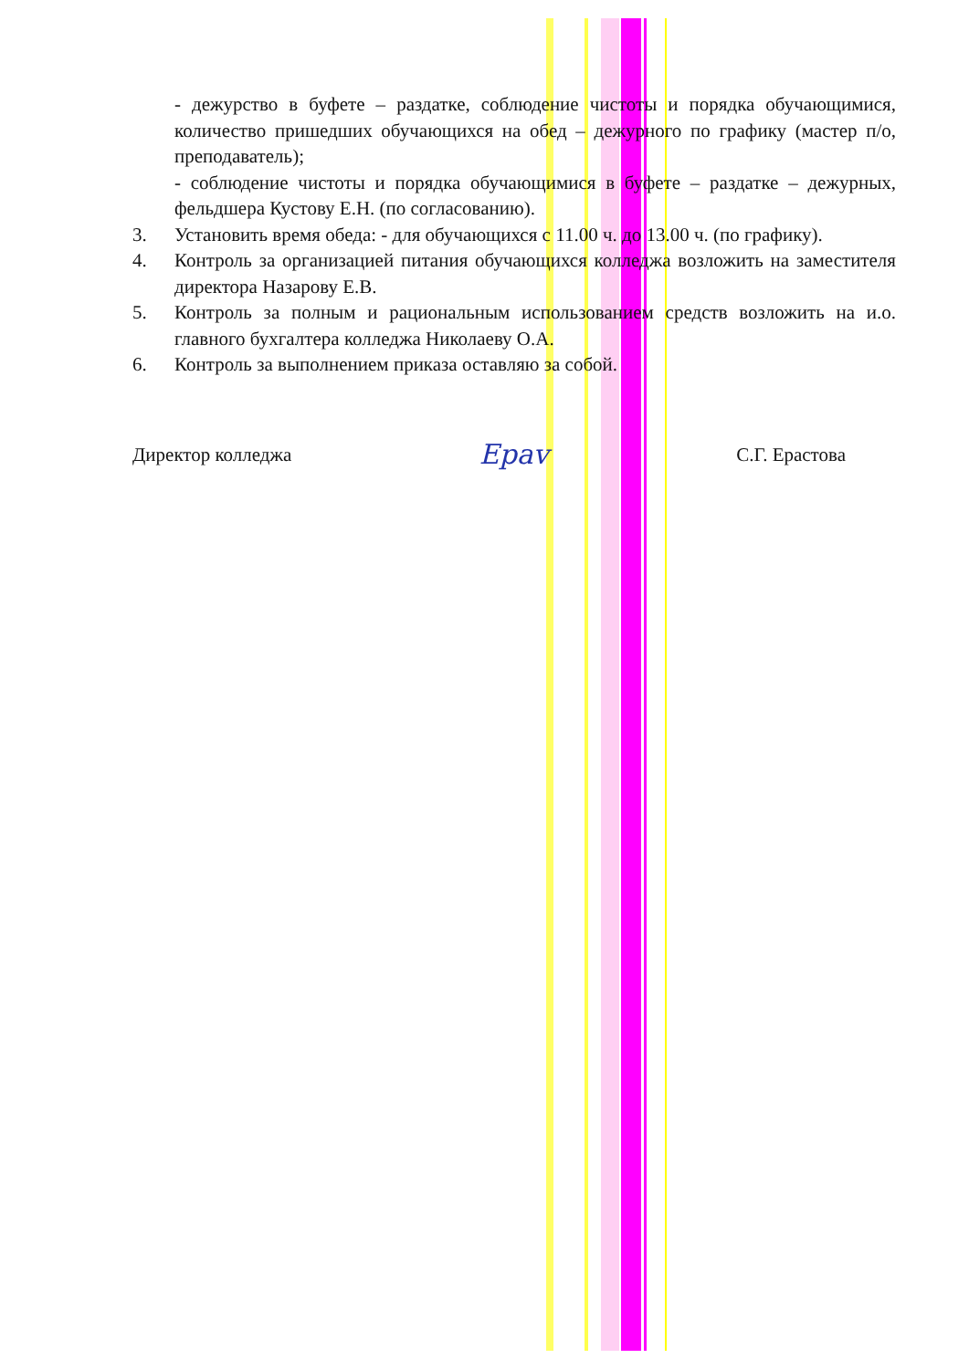- дежурство в буфете – раздатке, соблюдение чистоты и порядка обучающимися, количество пришедших обучающихся на обед – дежурного по графику (мастер п/о, преподаватель);
- соблюдение чистоты и порядка обучающимися в буфете – раздатке – дежурных, фельдшера Кустову Е.Н. (по согласованию).
3. Установить время обеда: - для обучающихся с 11.00 ч. до 13.00 ч. (по графику).
4. Контроль за организацией питания обучающихся колледжа возложить на заместителя директора Назарову Е.В.
5. Контроль за полным и рациональным использованием средств возложить на и.о. главного бухгалтера колледжа Николаеву О.А.
6. Контроль за выполнением приказа оставляю за собой.
Директор колледжа Ераv С.Г. Ерастова